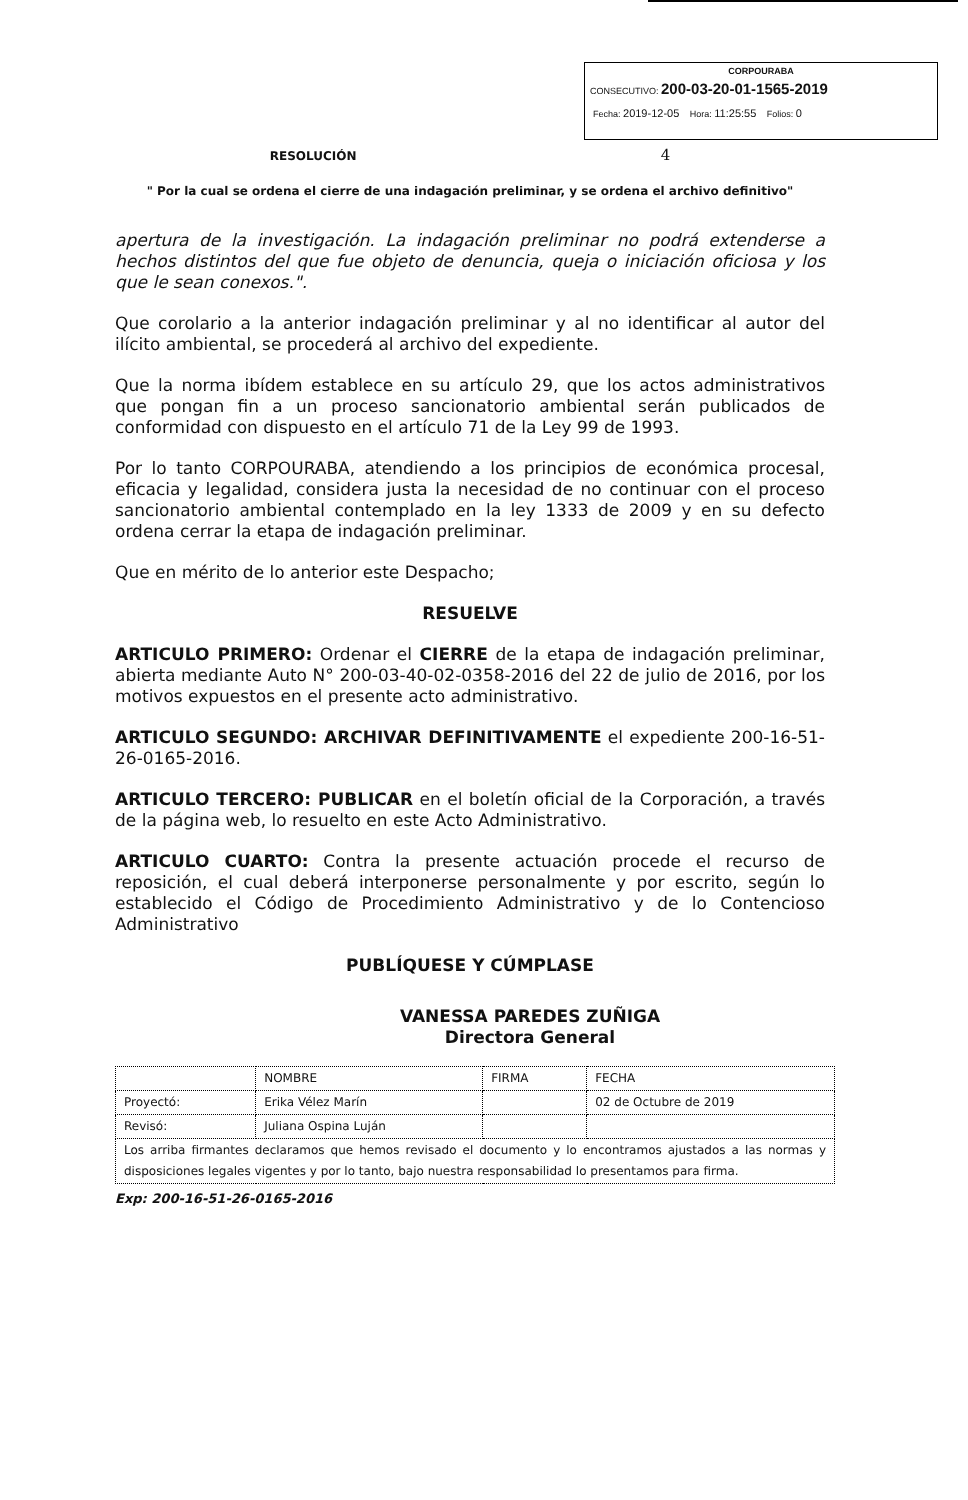CORPOURABA
CONSECUTIVO: 200-03-20-01-1565-2019
Fecha: 2019-12-05 Hora: 11:25:55 Folios: 0
RESOLUCIÓN 4
" Por la cual se ordena el cierre de una indagación preliminar, y se ordena el archivo definitivo"
apertura de la investigación. La indagación preliminar no podrá extenderse a hechos distintos del que fue objeto de denuncia, queja o iniciación oficiosa y los que le sean conexos.".
Que corolario a la anterior indagación preliminar y al no identificar al autor del ilícito ambiental, se procederá al archivo del expediente.
Que la norma ibídem establece en su artículo 29, que los actos administrativos que pongan fin a un proceso sancionatorio ambiental serán publicados de conformidad con dispuesto en el artículo 71 de la Ley 99 de 1993.
Por lo tanto CORPOURABA, atendiendo a los principios de económica procesal, eficacia y legalidad, considera justa la necesidad de no continuar con el proceso sancionatorio ambiental contemplado en la ley 1333 de 2009 y en su defecto ordena cerrar la etapa de indagación preliminar.
Que en mérito de lo anterior este Despacho;
RESUELVE
ARTICULO PRIMERO: Ordenar el CIERRE de la etapa de indagación preliminar, abierta mediante Auto N° 200-03-40-02-0358-2016 del 22 de julio de 2016, por los motivos expuestos en el presente acto administrativo.
ARTICULO SEGUNDO: ARCHIVAR DEFINITIVAMENTE el expediente 200-16-51-26-0165-2016.
ARTICULO TERCERO: PUBLICAR en el boletín oficial de la Corporación, a través de la página web, lo resuelto en este Acto Administrativo.
ARTICULO CUARTO: Contra la presente actuación procede el recurso de reposición, el cual deberá interponerse personalmente y por escrito, según lo establecido el Código de Procedimiento Administrativo y de lo Contencioso Administrativo
PUBLÍQUESE Y CÚMPLASE
VANESSA PAREDES ZUÑIGA
Directora General
| | NOMBRE | FIRMA | FECHA |
| Proyectó: | Erika Vélez Marín | | 02 de Octubre de 2019 |
| Revisó: | Juliana Ospina Luján | | |
| Los arriba firmantes declaramos que hemos revisado el documento y lo encontramos ajustados a las normas y disposiciones legales vigentes y por lo tanto, bajo nuestra responsabilidad lo presentamos para firma. | | | |
Exp: 200-16-51-26-0165-2016